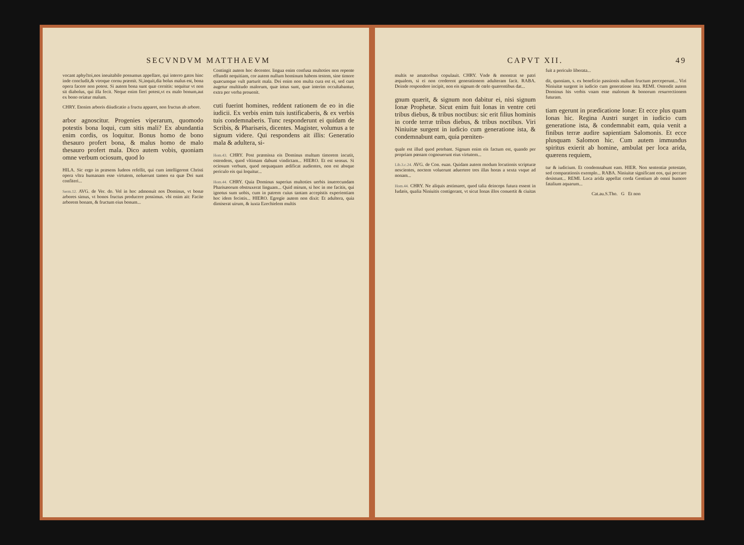SECVNDVM MATTHAEVM
vocant aphyĉtoi,nos ineuitabile possumus appellare, qui interro gatos hinc inde concludit,& vtroque cornu præmit. Si,inquit,dia bolus malus est, bona opera facere non potest. Si autem bona sunt quæ cernitis: sequitur vt non sit diabolus, qui illa fecit. Neque enim fieri potest,vt ex malo bonum,aut ex bono oriatur malum.
CHRY. Etenim arboris diiudicatio a fructu apparet, non fructus ab arbore.
arbor agnoscitur. Progenies viperarum, quomodo potestis bona loqui, cum sitis mali? Ex abundantia enim cordis, os loquitur. Bonus homo de bono thesauro profert bona, & malus homo de malo thesauro profert mala. Dico autem vobis, quoniam omne verbum ociosum, quod lo
HILA. Sic ergo in præsens Iudeos refellit, qui cum intelligerent Christi opera vltra humanam esse virtutem, noluerunt tamen ea quæ Dei sunt confiteri...
Serm.12. AVG. de Ver. do. Vel in hoc admonuit nos Dominus, vt bonæ arbores simus, vt bonos fructus producere possimus. vbi enim ait: Facite arborem bonam, & fructum eius bonum...
Contingit autem hoc decenter. lingua enim confusa multoties non repente effundit nequitiam, cor autem nullum hominum habens testem, sine timore quæcumque vult parturit mala. Dei enim non multa cura est ei, sed cum augetur multitudo malorum, quæ intus sunt, quæ interim occultabantur, extra per verba prouenit.
cuti fuerint homines, reddent rationem de eo in die iudicii. Ex verbis enim tuis iustificaberis, & ex verbis tuis condemnaberis. Tunc responderunt ei quidam de Scribis, & Pharisæis, dicentes. Magister, volumus a te signum videre. Qui respondens ait illis: Generatio mala & adultera, si-
Hom.43. CHRY. Post præmissa eis Dominus multum timorem incutit, ostendens, quod vltimam dabunt vindictam... HIERO. Et est sensus. Si ociosum verbum, quod nequaquam ædificat audientes, non est absque periculo eis qui loquitur...
Hom.44. CHRY. Quia Dominus superius multoties uerbis inuerecundam Pharisæorum obstruxerat linguam... Quid mirum, si hoc in me facitis, qui ignotus sum uobis, cum in patrem cuius tantam accepistis experientiam hoc idem fecistis... HIERO. Egregie autem non dixit: Et adultera, quia dimiserat uirum, & iuxta Ezechielem multis
CAPVT XII. 49
multis se amatoribus copulauit. CHRY. Vnde & monstrat se patri æqualem, si ei non crederent generationem adulteram facit. RABA. Deinde respondere incipit, non eis signum de cœlo quærentibus dat...
gnum quærit, & signum non dabitur ei, nisi signum Ionæ Prophetæ. Sicut enim fuit Ionas in ventre ceti tribus diebus, & tribus noctibus: sic erit filius hominis in corde terræ tribus diebus, & tribus noctibus. Viri Niniuitæ surgent in iudicio cum generatione ista, & condemnabunt eam, quia pœniten-
quale est illud quod petebant. Signum enim eis factum est, quando per propriam pœnam cognouerunt eius virtutem...
Lib.3.c.24. AVG. de Con. euan. Quidam autem modum locutionis scripturæ nescientes, noctem voluerunt aduertere tres illas horas a sexta vsque ad nonam...
Hom.44. CHRY. Ne aliquis æstimaret, quod talia deinceps futura essent in Iudæis, qualia Niniuitis contigerant, vt sicut Ionas illos conuertit & ciuitas fuit a periculo liberata...
dit, quoniam, s. ex beneficio passionis nullum fructum perceperunt... Viri Niniuitæ surgent in iudicio cum generatione ista. REMI. Ostendit autem Dominus his verbis vnam esse malorum & bonorum resurrectionem futuram.
tiam egerunt in prædicatione Ionæ: Et ecce plus quam Ionas hic. Regina Austri surget in iudicio cum generatione ista, & condemnabit eam, quia venit a finibus terræ audire sapientiam Salomonis. Et ecce plusquam Salomon hic. Cum autem immundus spiritus exierit ab homine, ambulat per loca arida, quærens requiem,
tur & iudicium. Et condemnabunt eam. HIER. Non sententiæ potestate, sed comparationis exemplo... RABA. Niniuitæ significant eos, qui peccare desistunt... REMI. Loca arida appellat corda Gentium ab omni humore fatalium aquarum...
Cat.au.S.Tho. G Et non